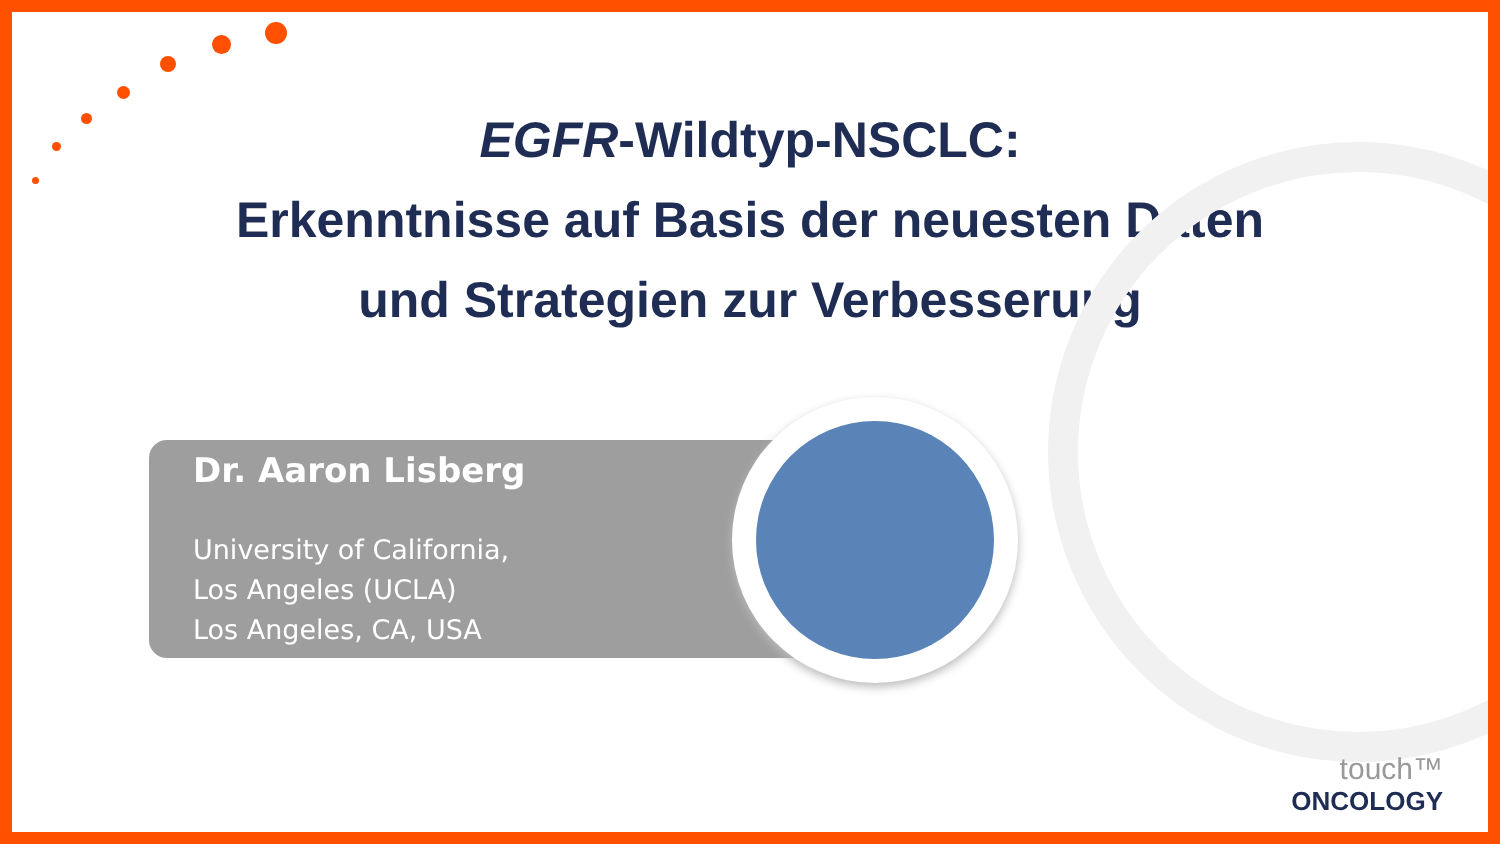EGFR-Wildtyp-NSCLC:
Erkenntnisse auf Basis der neuesten Daten
und Strategien zur Verbesserung
Dr. Aaron Lisberg
University of California,
Los Angeles (UCLA)
Los Angeles, CA, USA
touch™
ONCOLOGY